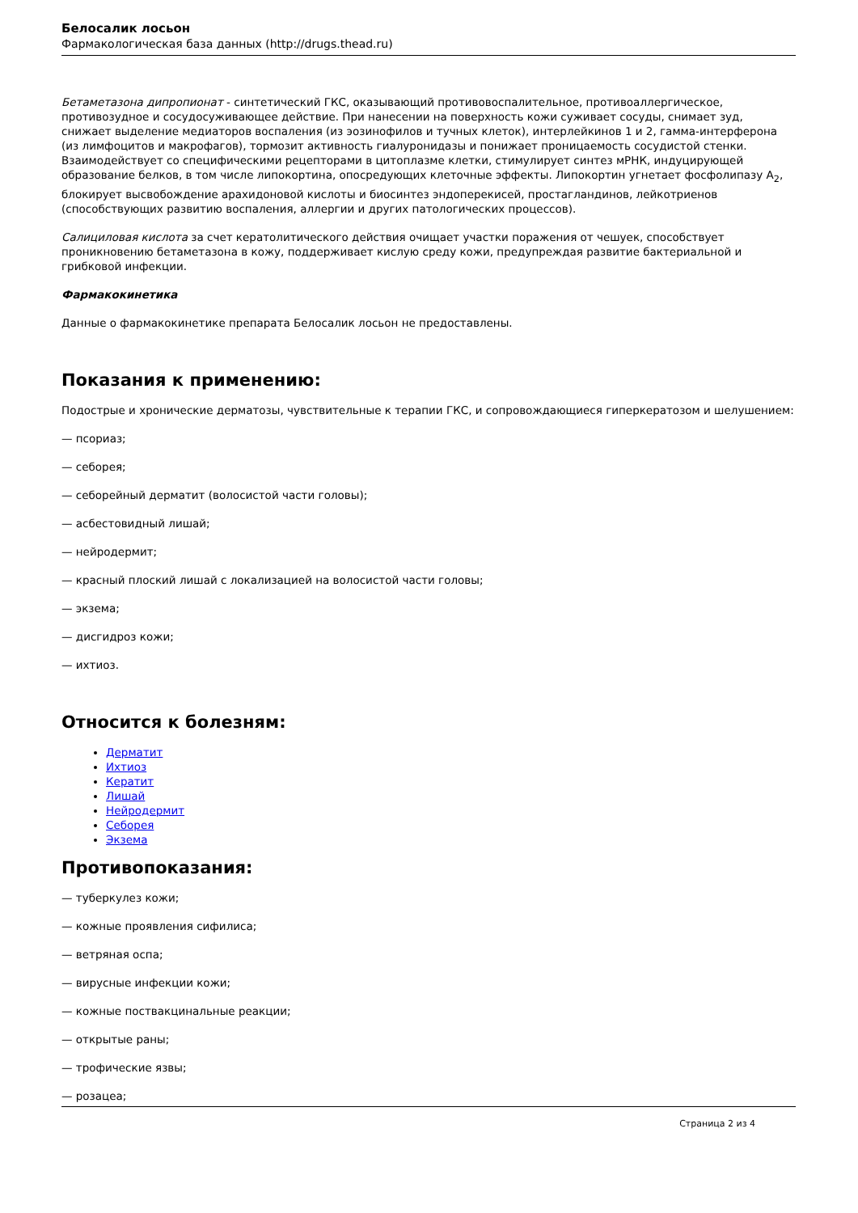Белосалик лосьон
Фармакологическая база данных (http://drugs.thead.ru)
Бетаметазона дипропионат - синтетический ГКС, оказывающий противовоспалительное, противоаллергическое, противозудное и сосудосуживающее действие. При нанесении на поверхность кожи суживает сосуды, снимает зуд, снижает выделение медиаторов воспаления (из эозинофилов и тучных клеток), интерлейкинов 1 и 2, гамма-интерферона (из лимфоцитов и макрофагов), тормозит активность гиалуронидазы и понижает проницаемость сосудистой стенки. Взаимодействует со специфическими рецепторами в цитоплазме клетки, стимулирует синтез мРНК, индуцирующей образование белков, в том числе липокортина, опосредующих клеточные эффекты. Липокортин угнетает фосфолипазу A<sub>2</sub>, блокирует высвобождение арахидоновой кислоты и биосинтез эндоперекисей, простагландинов, лейкотриенов (способствующих развитию воспаления, аллергии и других патологических процессов).
Салициловая кислота за счет кератолитического действия очищает участки поражения от чешуек, способствует проникновению бетаметазона в кожу, поддерживает кислую среду кожи, предупреждая развитие бактериальной и грибковой инфекции.
Фармакокинетика
Данные о фармакокинетике препарата Белосалик лосьон не предоставлены.
Показания к применению:
Подострые и хронические дерматозы, чувствительные к терапии ГКС, и сопровождающиеся гиперкератозом и шелушением:
— псориаз;
— себорея;
— себорейный дерматит (волосистой части головы);
— асбестовидный лишай;
— нейродермит;
— красный плоский лишай с локализацией на волосистой части головы;
— экзема;
— дисгидроз кожи;
— ихтиоз.
Относится к болезням:
Дерматит
Ихтиоз
Кератит
Лишай
Нейродермит
Себорея
Экзема
Противопоказания:
— туберкулез кожи;
— кожные проявления сифилиса;
— ветряная оспа;
— вирусные инфекции кожи;
— кожные поствакцинальные реакции;
— открытые раны;
— трофические язвы;
— розацеа;
Страница 2 из 4